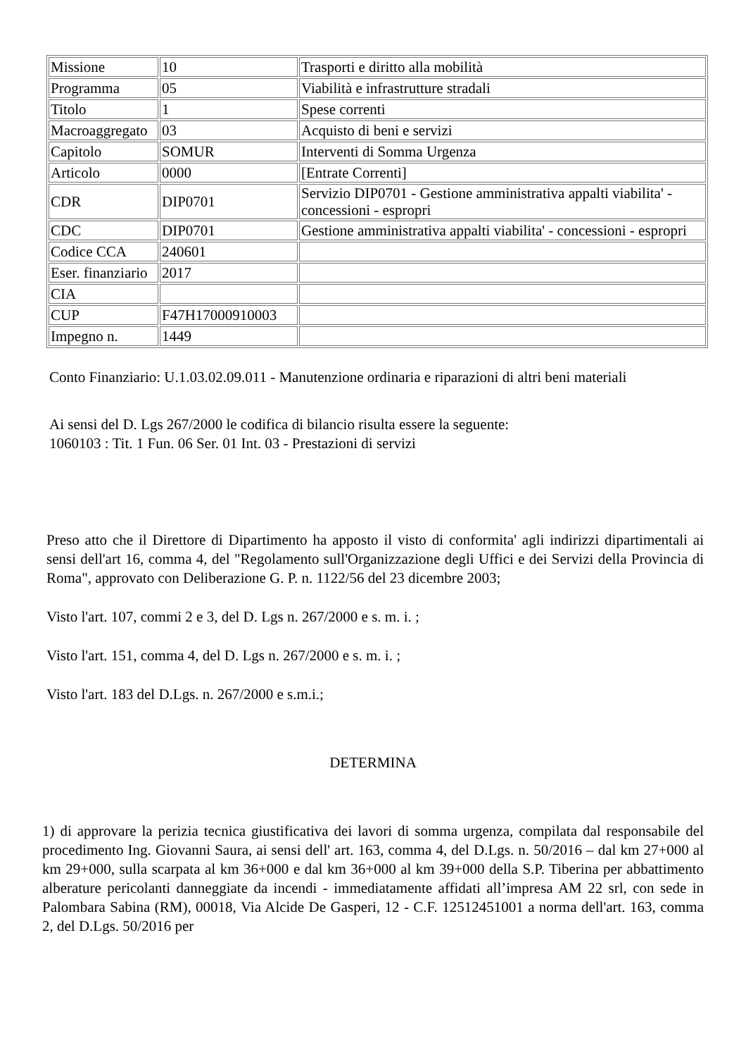| Missione | 10 | Trasporti e diritto alla mobilità |
| Programma | 05 | Viabilità e infrastrutture stradali |
| Titolo | 1 | Spese correnti |
| Macroaggregato | 03 | Acquisto di beni e servizi |
| Capitolo | SOMUR | Interventi di Somma Urgenza |
| Articolo | 0000 | [Entrate Correnti] |
| CDR | DIP0701 | Servizio DIP0701 - Gestione amministrativa appalti viabilita' - concessioni - espropri |
| CDC | DIP0701 | Gestione amministrativa appalti viabilita' - concessioni - espropri |
| Codice CCA | 240601 | |
| Eser. finanziario | 2017 | |
| CIA | | |
| CUP | F47H17000910003 | |
| Impegno n. | 1449 | |
Conto Finanziario: U.1.03.02.09.011 - Manutenzione ordinaria e riparazioni di altri beni materiali
Ai sensi del D. Lgs 267/2000 le codifica di bilancio risulta essere la seguente:
1060103 : Tit. 1 Fun. 06 Ser. 01 Int. 03 - Prestazioni di servizi
Preso atto che il Direttore di Dipartimento ha apposto il visto di conformita' agli indirizzi dipartimentali ai sensi dell'art 16, comma 4, del "Regolamento sull'Organizzazione degli Uffici e dei Servizi della Provincia di Roma", approvato con Deliberazione G. P. n. 1122/56 del 23 dicembre 2003;
Visto l'art. 107, commi 2 e 3, del D. Lgs n. 267/2000 e s. m. i. ;
Visto l'art. 151, comma 4, del D. Lgs n. 267/2000 e s. m. i. ;
Visto l'art. 183 del D.Lgs. n. 267/2000 e s.m.i.;
DETERMINA
1) di approvare la perizia tecnica giustificativa dei lavori di somma urgenza, compilata dal responsabile del procedimento Ing. Giovanni Saura, ai sensi dell' art. 163, comma 4, del D.Lgs. n. 50/2016 – dal km 27+000 al km 29+000, sulla scarpata al km 36+000 e dal km 36+000 al km 39+000 della S.P. Tiberina per abbattimento alberature pericolanti danneggiate da incendi - immediatamente affidati all’impresa AM 22 srl, con sede in Palombara Sabina (RM), 00018, Via Alcide De Gasperi, 12 - C.F. 12512451001 a norma dell'art. 163, comma 2, del D.Lgs. 50/2016 per